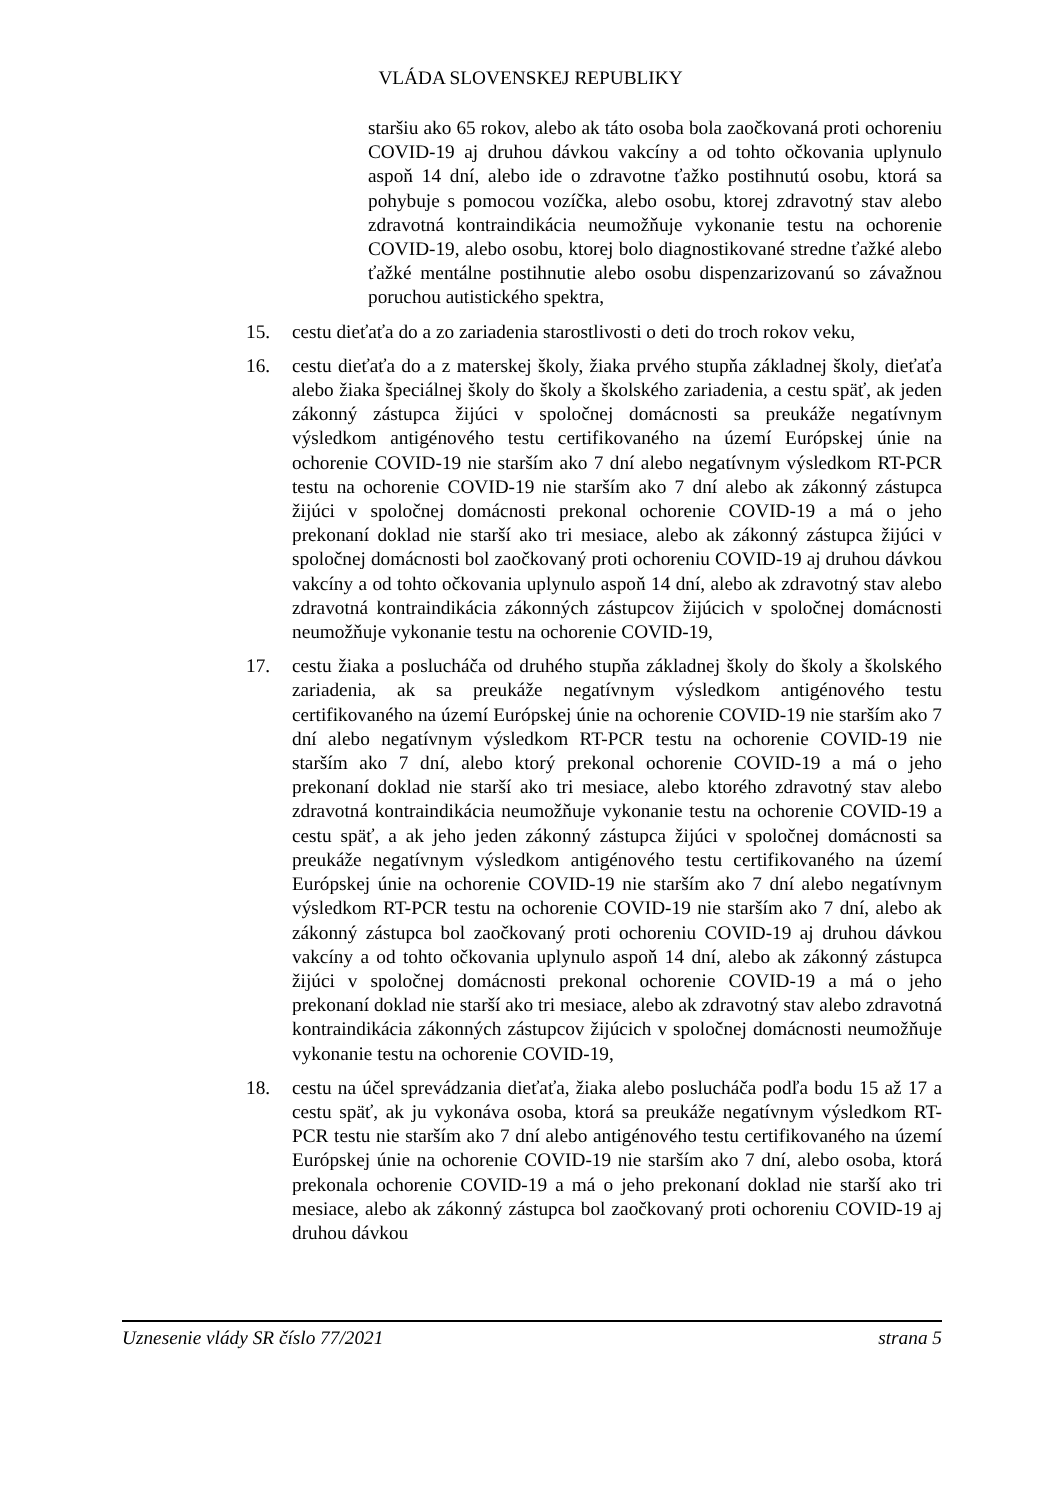VLÁDA SLOVENSKEJ REPUBLIKY
staršiu ako 65 rokov, alebo ak táto osoba bola zaočkovaná proti ochoreniu COVID-19 aj druhou dávkou vakcíny a od tohto očkovania uplynulo aspoň 14 dní, alebo ide o zdravotne ťažko postihnutú osobu, ktorá sa pohybuje s pomocou vozíčka, alebo osobu, ktorej zdravotný stav alebo zdravotná kontraindikácia neumožňuje vykonanie testu na ochorenie COVID-19, alebo osobu, ktorej bolo diagnostikované stredne ťažké alebo ťažké mentálne postihnutie alebo osobu dispenzarizovanú so závažnou poruchou autistického spektra,
15. cestu dieťaťa do a zo zariadenia starostlivosti o deti do troch rokov veku,
16. cestu dieťaťa do a z materskej školy, žiaka prvého stupňa základnej školy, dieťaťa alebo žiaka špeciálnej školy do školy a školského zariadenia, a cestu späť, ak jeden zákonný zástupca žijúci v spoločnej domácnosti sa preukáže negatívnym výsledkom antigénového testu certifikovaného na území Európskej únie na ochorenie COVID-19 nie starším ako 7 dní alebo negatívnym výsledkom RT-PCR testu na ochorenie COVID-19 nie starším ako 7 dní alebo ak zákonný zástupca žijúci v spoločnej domácnosti prekonal ochorenie COVID-19 a má o jeho prekonaní doklad nie starší ako tri mesiace, alebo ak zákonný zástupca žijúci v spoločnej domácnosti bol zaočkovaný proti ochoreniu COVID-19 aj druhou dávkou vakcíny a od tohto očkovania uplynulo aspoň 14 dní, alebo ak zdravotný stav alebo zdravotná kontraindikácia zákonných zástupcov žijúcich v spoločnej domácnosti neumožňuje vykonanie testu na ochorenie COVID-19,
17. cestu žiaka a poslucháča od druhého stupňa základnej školy do školy a školského zariadenia, ak sa preukáže negatívnym výsledkom antigénového testu certifikovaného na území Európskej únie na ochorenie COVID-19 nie starším ako 7 dní alebo negatívnym výsledkom RT-PCR testu na ochorenie COVID-19 nie starším ako 7 dní, alebo ktorý prekonal ochorenie COVID-19 a má o jeho prekonaní doklad nie starší ako tri mesiace, alebo ktorého zdravotný stav alebo zdravotná kontraindikácia neumožňuje vykonanie testu na ochorenie COVID-19 a cestu späť, a ak jeho jeden zákonný zástupca žijúci v spoločnej domácnosti sa preukáže negatívnym výsledkom antigénového testu certifikovaného na území Európskej únie na ochorenie COVID-19 nie starším ako 7 dní alebo negatívnym výsledkom RT-PCR testu na ochorenie COVID-19 nie starším ako 7 dní, alebo ak zákonný zástupca bol zaočkovaný proti ochoreniu COVID-19 aj druhou dávkou vakcíny a od tohto očkovania uplynulo aspoň 14 dní, alebo ak zákonný zástupca žijúci v spoločnej domácnosti prekonal ochorenie COVID-19 a má o jeho prekonaní doklad nie starší ako tri mesiace, alebo ak zdravotný stav alebo zdravotná kontraindikácia zákonných zástupcov žijúcich v spoločnej domácnosti neumožňuje vykonanie testu na ochorenie COVID-19,
18. cestu na účel sprevádzania dieťaťa, žiaka alebo poslucháča podľa bodu 15 až 17 a cestu späť, ak ju vykonáva osoba, ktorá sa preukáže negatívnym výsledkom RT-PCR testu nie starším ako 7 dní alebo antigénového testu certifikovaného na území Európskej únie na ochorenie COVID-19 nie starším ako 7 dní, alebo osoba, ktorá prekonala ochorenie COVID-19 a má o jeho prekonaní doklad nie starší ako tri mesiace, alebo ak zákonný zástupca bol zaočkovaný proti ochoreniu COVID-19 aj druhou dávkou
Uznesenie vlády SR číslo 77/2021 strana 5